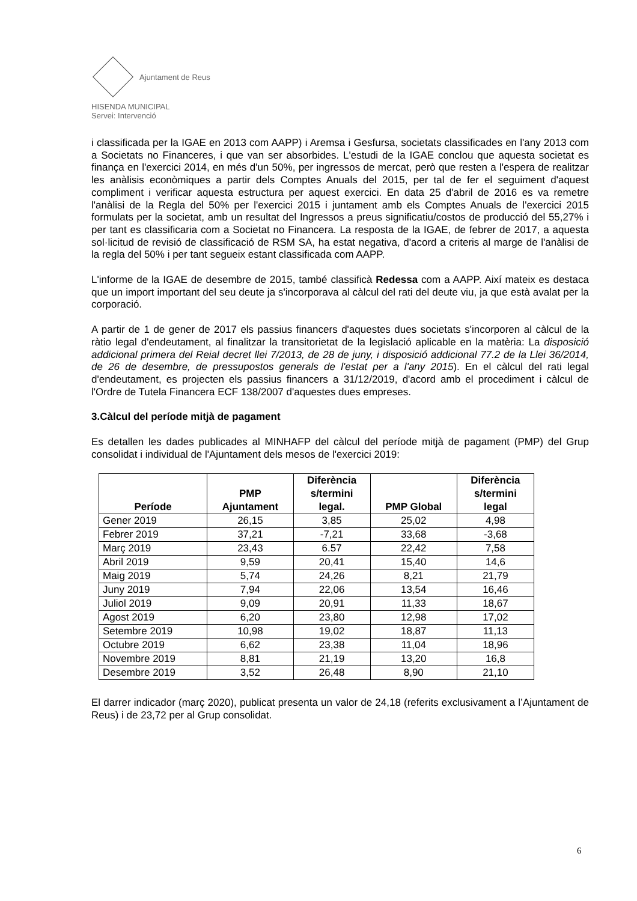Ajuntament de Reus
HISENDA MUNICIPAL
Servei: Intervenció
i classificada per la IGAE en 2013 com AAPP) i Aremsa i Gesfursa, societats classificades en l'any 2013 com a Societats no Financeres, i que van ser absorbides. L'estudi de la IGAE conclou que aquesta societat es finança en l'exercici 2014, en més d'un 50%, per ingressos de mercat, però que resten a l'espera de realitzar les anàlisis econòmiques a partir dels Comptes Anuals del 2015, per tal de fer el seguiment d'aquest compliment i verificar aquesta estructura per aquest exercici. En data 25 d'abril de 2016 es va remetre l'anàlisi de la Regla del 50% per l'exercici 2015 i juntament amb els Comptes Anuals de l'exercici 2015 formulats per la societat, amb un resultat del Ingressos a preus significatiu/costos de producció del 55,27% i per tant es classificaria com a Societat no Financera. La resposta de la IGAE, de febrer de 2017, a aquesta sol·licitud de revisió de classificació de RSM SA, ha estat negativa, d'acord a criteris al marge de l'anàlisi de la regla del 50% i per tant segueix estant classificada com AAPP.
L'informe de la IGAE de desembre de 2015, també classificà Redessa com a AAPP. Així mateix es destaca que un import important del seu deute ja s'incorporava al càlcul del rati del deute viu, ja que està avalat per la corporació.
A partir de 1 de gener de 2017 els passius financers d'aquestes dues societats s'incorporen al càlcul de la ràtio legal d'endeutament, al finalitzar la transitorietat de la legislació aplicable en la matèria: La disposició addicional primera del Reial decret llei 7/2013, de 28 de juny, i disposició addicional 77.2 de la Llei 36/2014, de 26 de desembre, de pressupostos generals de l'estat per a l'any 2015). En el càlcul del rati legal d'endeutament, es projecten els passius financers a 31/12/2019, d'acord amb el procediment i càlcul de l'Ordre de Tutela Financera ECF 138/2007 d'aquestes dues empreses.
3.Càlcul del període mitjà de pagament
Es detallen les dades publicades al MINHAFP del càlcul del període mitjà de pagament (PMP) del Grup consolidat i individual de l'Ajuntament dels mesos de l'exercici 2019:
| Període | PMP Ajuntament | Diferència s/termini legal. | PMP Global | Diferència s/termini legal |
| --- | --- | --- | --- | --- |
| Gener 2019 | 26,15 | 3,85 | 25,02 | 4,98 |
| Febrer 2019 | 37,21 | -7,21 | 33,68 | -3,68 |
| Març 2019 | 23,43 | 6.57 | 22,42 | 7,58 |
| Abril 2019 | 9,59 | 20,41 | 15,40 | 14,6 |
| Maig 2019 | 5,74 | 24,26 | 8,21 | 21,79 |
| Juny 2019 | 7,94 | 22,06 | 13,54 | 16,46 |
| Juliol 2019 | 9,09 | 20,91 | 11,33 | 18,67 |
| Agost 2019 | 6,20 | 23,80 | 12,98 | 17,02 |
| Setembre 2019 | 10,98 | 19,02 | 18,87 | 11,13 |
| Octubre 2019 | 6,62 | 23,38 | 11,04 | 18,96 |
| Novembre 2019 | 8,81 | 21,19 | 13,20 | 16,8 |
| Desembre 2019 | 3,52 | 26,48 | 8,90 | 21,10 |
El darrer indicador (març 2020), publicat presenta un valor de 24,18 (referits exclusivament a l’Ajuntament de Reus) i de 23,72 per al Grup consolidat.
6